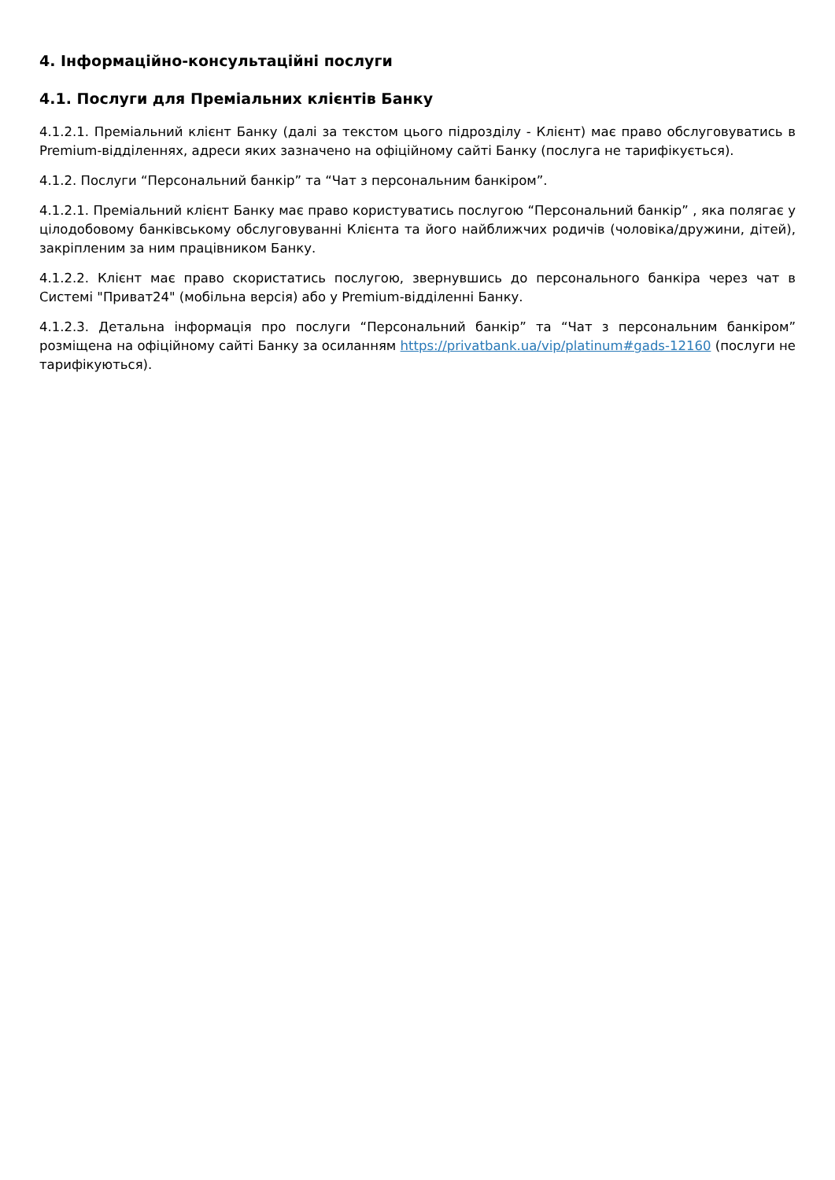4. Інформаційно-консультаційні послуги
4.1. Послуги для Преміальних клієнтів Банку
4.1.2.1. Преміальний клієнт Банку (далі за текстом цього підрозділу - Клієнт) має право обслуговуватись в Premium-відділеннях, адреси яких зазначено на офіційному сайті Банку (послуга не тарифікується).
4.1.2. Послуги “Персональний банкір” та “Чат з персональним банкіром”.
4.1.2.1. Преміальний клієнт Банку має право користуватись послугою “Персональний банкір” , яка полягає у цілодобовому банківському обслуговуванні Клієнта та його найближчих родичів (чоловіка/дружини, дітей), закріпленим за ним працівником Банку.
4.1.2.2. Клієнт має право скористатись послугою, звернувшись до персонального банкіра через чат в Системі "Приват24" (мобільна версія) або у Premium-відділенні Банку.
4.1.2.3. Детальна інформація про послуги “Персональний банкір” та “Чат з персональним банкіром” розміщена на офіційному сайті Банку за осиланням https://privatbank.ua/vip/platinum#gads-12160 (послуги не тарифікуються).